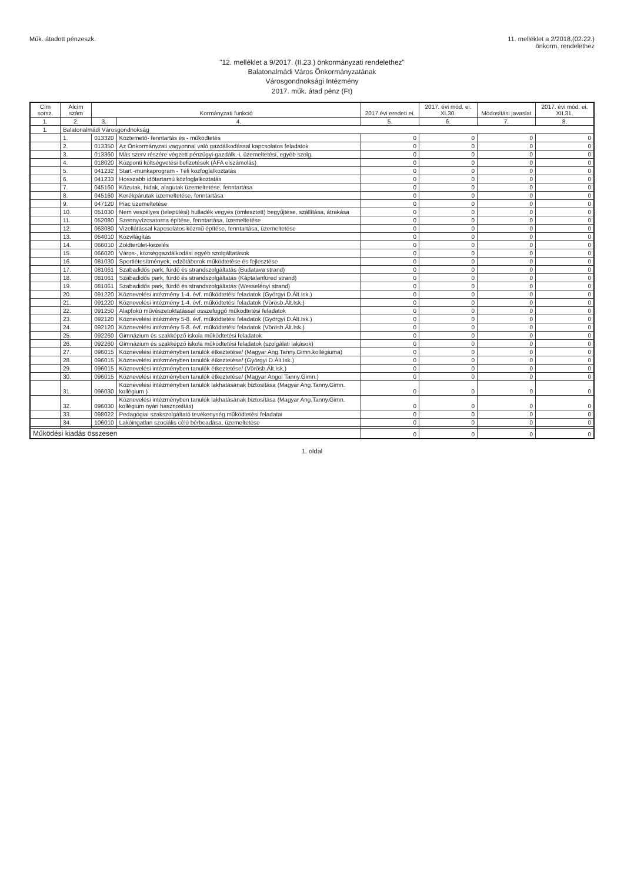Műk. átadott pénzeszk. 11. melléklet a 2/2018.(02.22.)
önkorm. rendelethez
"12. melléklet a 9/2017. (II.23.) önkormányzati rendelethez"
Balatonalmádi Város Önkormányzatának
Városgondnoksági Intézmény
2017. műk. átad pénz (Ft)
| Cím sorsz. | Alcím szám | Kormányzati funkció | | 2017.évi eredeti ei. | 2017. évi mód. ei. XI.30. | Módosítási javaslat | 2017. évi mód. ei. XII.31. |
| --- | --- | --- | --- | --- | --- | --- | --- |
| 1. | 2. | 3. | 4. | 5. | 6. | 7. | 8. |
| 1. | Balatonalmádi Városgondnokság | | | | | | |
| | 1. | 013320 | Köztemető- fenntartás és - működtetés | 0 | 0 | 0 | 0 |
| | 2. | 013350 | Az Önkormányzati vagyonnal való gazdálkodással kapcsolatos feladatok | 0 | 0 | 0 | 0 |
| | 3. | 013360 | Más szerv részére végzett pénzügyi-gazdálk.-i, üzemeltetési, egyéb szolg. | 0 | 0 | 0 | 0 |
| | 4. | 018020 | Központi költségvetési befizetések (ÁFA elszámolás) | 0 | 0 | 0 | 0 |
| | 5. | 041232 | Start -munkaprogram - Téli közfoglalkoztatás | 0 | 0 | 0 | 0 |
| | 6. | 041233 | Hosszabb időtartamú közfoglalkoztatás | 0 | 0 | 0 | 0 |
| | 7. | 045160 | Közutak, hidak, alagutak üzemeltetése, fenntartása | 0 | 0 | 0 | 0 |
| | 8. | 045160 | Kerékpárutak üzemeltetése, fenntartása | 0 | 0 | 0 | 0 |
| | 9. | 047120 | Piac üzemeltetése | 0 | 0 | 0 | 0 |
| | 10. | 051030 | Nem veszélyes (települési) hulladék vegyes (ömlesztett) begyűjtése, szállítása, átrakása | 0 | 0 | 0 | 0 |
| | 11. | 052080 | Szennyvízcsatorna építése, fenntartása, üzemeltetése | 0 | 0 | 0 | 0 |
| | 12. | 063080 | Vízellátással kapcsolatos közmű építése, fenntartása, üzemeltetése | 0 | 0 | 0 | 0 |
| | 13. | 064010 | Közvilágítás | 0 | 0 | 0 | 0 |
| | 14. | 066010 | Zöldterület-kezelés | 0 | 0 | 0 | 0 |
| | 15. | 066020 | Város-, községgazdálkodási egyéb szolgáltatások | 0 | 0 | 0 | 0 |
| | 16. | 081030 | Sportlétesítmények, edzőtáborok működtetése és fejlesztése | 0 | 0 | 0 | 0 |
| | 17. | 081061 | Szabadidős park, fürdő és strandszolgáltatás (Budatava strand) | 0 | 0 | 0 | 0 |
| | 18. | 081061 | Szabadidős park, fürdő és strandszolgáltatás (Káptalanfüred strand) | 0 | 0 | 0 | 0 |
| | 19. | 081061 | Szabadidős park, fürdő és strandszolgáltatás (Wesselényi strand) | 0 | 0 | 0 | 0 |
| | 20. | 091220 | Köznevelési intézmény 1-4. évf. működtetési feladatok (Györgyi D.Ált.Isk.) | 0 | 0 | 0 | 0 |
| | 21. | 091220 | Köznevelési intézmény 1-4. évf. működtetési feladatok (Vörösb.Ált.Isk.) | 0 | 0 | 0 | 0 |
| | 22. | 091250 | Alapfokú művészetoktatással összefüggő működtetési feladatok | 0 | 0 | 0 | 0 |
| | 23. | 092120 | Köznevelési intézmény 5-8. évf. működtetési feladatok (Györgyi D.Ált.Isk.) | 0 | 0 | 0 | 0 |
| | 24. | 092120 | Köznevelési intézmény 5-8. évf. működtetési feladatok (Vörösb.Ált.Isk.) | 0 | 0 | 0 | 0 |
| | 25. | 092260 | Gimnázium és szakképző iskola működtetési feladatok | 0 | 0 | 0 | 0 |
| | 26. | 092260 | Gimnázium és szakképző iskola működtetési feladatok (szolgálati lakások) | 0 | 0 | 0 | 0 |
| | 27. | 096015 | Köznevelési intézményben tanulók étkeztetése/ (Magyar Ang.Tanny.Gimn.kollégiuma) | 0 | 0 | 0 | 0 |
| | 28. | 096015 | Köznevelési intézményben tanulók étkeztetése/ (Györgyi D.Ált.Isk.) | 0 | 0 | 0 | 0 |
| | 29. | 096015 | Köznevelési intézményben tanulók étkeztetése/ (Vörösb.Ált.Isk.) | 0 | 0 | 0 | 0 |
| | 30. | 096015 | Köznevelési intézményben tanulók étkeztetése/ (Magyar Angol Tanny.Gimn.) | 0 | 0 | 0 | 0 |
| | 31. | 096030 | Köznevelési intézményben tanulók lakhatásának biztosítása (Magyar Ang.Tanny.Gimn. kollégium ) | 0 | 0 | 0 | 0 |
| | 32. | 096030 | Köznevelési intézményben tanulók lakhatásának biztosítása (Magyar Ang.Tanny.Gimn. kollégium nyári hasznosítás) | 0 | 0 | 0 | 0 |
| | 33. | 098022 | Pedagógiai szakszolgáltató tevékenység működtetési feladatai | 0 | 0 | 0 | 0 |
| | 34. | 106010 | Lakóingatlan szociális célú bérbeadása, üzemeltetése | 0 | 0 | 0 | 0 |
| Működési kiadás összesen | | | | 0 | 0 | 0 | 0 |
1. oldal